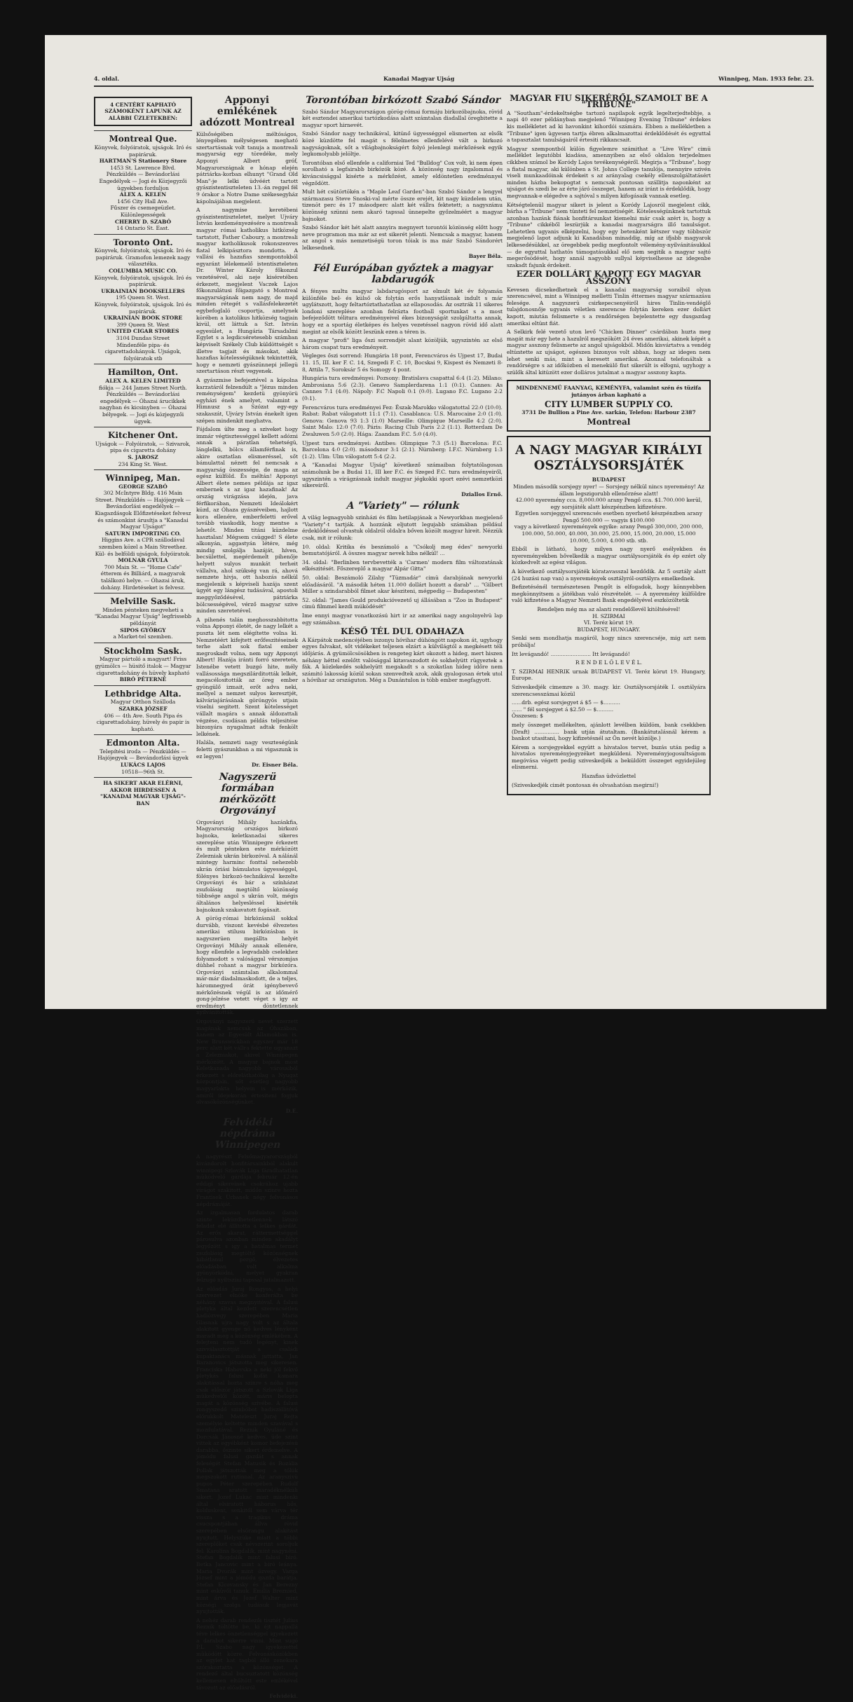4. oldal. Kanadai Magyar Ujság Winnipeg, Man. 1933 febr. 23.
4 CENTÉRT KAPHATÓ SZÁMOKÉNT LAPUNK AZ ALÁBBI ÜZLETEKBEN:
Montreal Que.
Könyvek, folyóiratok, ujságok. Iró és papiráruk.
HARTMAN'S Stationery Store
1453 St. Lawrence Blvd.
Pénzküldés — Bevándorlási Engedélyek — Jogi és Közjegyzői ügyekben forduljon
ALEX A. KELEN
1456 City Hall Ave.
Fűszer és csemegeüzlet. Különlegességek
CHERRY D. SZABÓ
14 Ontario St. East.
Toronto Ont.
Könyvek, folyóiratok, ujságok. Iró és papiráruk. Gramofon lemezek nagy választéka.
COLUMBIA MUSIC CO.
Könyvek, folyóiratok, ujságok. Iró és papiráruk.
UKRAINIAN BOOKSELLERS
195 Queen St. West.
Könyvek, folyóiratok, ujságok. Iró és papiráruk.
UKRAINIAN BOOK STORE
399 Queen St. West
UNITED CIGAR STORES
3104 Dundas Street
Mindenféle pipa- és cigarettadohányok. Ujságok, folyóiratok stb
Hamilton, Ont.
ALEX A. KELEN LIMITED
fiókja — 244 James Street North. Pénzküldés — Bevándorlási engedélyek — Óhazai árucikkek nagyban és kicsinyben — Óhazai bélyegek. — Jogi és közjegyzői ügyek.
Kitchener Ont.
Ujságok — Folyóiratok, — Szivarok, pipa és cigaretta dohány
S. JAROSZ
234 King St. West.
Winnipeg, Man.
GEORGE SZABÓ
302 McIntyre Bldg. 416 Main Street. Pénzküldés — Hajójegyek — Bevándorlási engedélyek — Kiagazdásgok Előfizetéseket felvesz és számonkint árusítja a "Kanadai Magyar Ujságot"
SATURN IMPORTING CO.
Higgins Ave. a CPR szállodával szemben közel a Main Streethez. Kül- és belföldi ujságok, folyóiratok.
MOLNAR GYULA
700 Main St. — "Home Cafe" étterem és Billiárd, a magyarok találkozó helye. — Óhazai áruk, dohány. Hirdetéseket is felvesz.
Melville Sask.
Minden pénteken megveheti a "Kanadai Magyar Ujság" legfrissebb példányát
SIPOS GYÖRGY
a Market-tel szemben.
Stockholm Sask.
Magyar pártoló a magyart! Friss gyümölcs — hüsitő italok — Magyar cigarettadohány és hüvely kapható
BIRÓ PÉTERNÉ
Lethbridge Alta.
Magyar Otthon Szálloda
SZARKA JÓZSEF
406 — 4th Ave. South Pipa és cigarettadohány, hüvely és papir is kapható.
Edmonton Alta.
Telepítési iroda — Pénzküldés — Hajójegyek — Bevándorlási ügyek
LUKÁCS LAJOS
10518—96th St.
HA SIKERT AKAR ELÉRNI, AKKOR HIRDESSEN A "KANADAI MAGYAR UJSÁG"-BAN
Apponyi emlékének adózott Montreal
Külsőségében méltóságos, lényegében mélységesen megható szertartásnak volt tanuja a montreali magyarság egy töredéke, mely Apponyi Albert gróf, Magyarországnak e hónap elején pátriárka-korban elhunyt "Grand Old Man"-je lelki üdvéért tartott gyászistentiszteleten 13.-án reggel fél 9 órakor a Notre Dame székesegyház kápolnájában megjelent.
A nagymise keretébeni gyászistentiszteletet, melyet Ujváry István kezdeményezésére a montreali magyar római katholikus hitközség tartatott, Father Caboury, a montreali magyar katholikusok rokonszenves fiatal lelkipásztora mondotta. A vallási és hazafias szempontokból egyaránt lélekemelő istentiszteleten Dr. Winter Károly főkonzul vezetésével, aki neje kiséretében érkezett, megjelent Vaczek Lajos főkonzulátusi főigazgató s Montreal magyarságának nem nagy, de majd minden rétegét s vallásfelekezetét egybefoglaló csoportja, amelynek körében a katolikus hitközség tagjain kivül, ott láttuk a Szt. István egyesület, a Hungária Társadalmi Egylet s a legdicséretesebb számban képviselt Székely Club küldöttségét s illetve tagjait és másokat, akik hazafias kötelességüknek tekintették, hogy e nemzeti gyászünnepi jellegü szertartáson részt vegyenek.
A gyászmise befejeztével a kápolna karzatáról felzendült a "Jézus minden reménységem" kezdetü gyönyörü egyházi ének amelyet, valamint a Himnusz s a Szózat egy-egy szakaszát, Ujváry István énekelt igen szépen mindenkit meghatva.
Fájdalom ülte meg a sziveket hogy immár végtisztességgel kellett adózni annak a páratlan tehetségü, lánglelkü, bölcs államférfinak is, akire osztatlan elismeréssel, sőt bámulattal nézett fel nemcsak a magyarság összessége, de maga az egész külföld. És méltán! Apponyi Albert élete nemes példája az igaz embernek s az igaz hazafinak! Az ország virágzása idején, java férfikorában, Nemzeti Ideálokért küzd, az Óhaza gyászéveiben, hajlott kora ellenére, emberfeletti erővel tovább viaskodik, hogy mentse a lehetőt. Minden titáni küzdelme hasztalan! Mégsem csügged! S élete alkonyán, aggastyán létére, még mindig szolgálja hazáját, híven, becsülettel, megérdemelt pihenője helyett sulyos munkát terheit vállalva, ahol szükség van rá, ahová nemzete hivja, ott habozás nélkül megjelenik s képviseli hazája szent ügyét egy lángész tudásával, apostoli meggyőződésével, pátriárka bölcsességével, vérző magyar szive minden szeretetével.
A pihenés talán meghosszabbitotta volna Apponyi életét, de nagy lelkét a puszta lét nem elégítette volna ki. Nemzetéért kifejtett erőfeszitéseinek terhe alatt sok fiatal ember megroskadt volna, nem ugy Apponyi Albert! Hazája iránti forró szeretete, Istenébe vetett buzgó hite, mély vallásossága megszilárditották lelkét, megacélositották az öreg ember gyöngülő izmait, erőt adva neki, mellyel a nemzet sulyos keresztjét, kálváriajárásának göröngyös utjain viselni segitett. Szent kötelességet vállalt magára s annak áldozattali végzése, csodásan példás teljesitése bizonyára nyugalmat adtak fenkölt lelkének.
Halála, nemzeti nagy veszteségünk feletti gyászunkban a mi vigaszunk is ez legyen!
Dr. Eisner Béla.
Nagyszerü formában mérközött Orgoványi
Orgoványi Mihály hazánkfia, Magyarország országos birkozó bajnoka, keletkanadai sikeres szereplése után Winnipegre érkezett és mult pénteken este mérközött Zelezniak ukrán birkozóval. A nálánál mintegy harminc fonttal nehezebb ukrán óriási bámulatos ügyességgel, fölényes birkozó-technikával kezelte Orgoványi és bár a színházat zsufolásig megtöltő közönség többsége angol s ukrán volt, mégis általános helyesléssel kisérték bajnokunk szakavatott fogásait.
A görög-római birkózásnál sokkal durvább, viszont kevésbé élvezetes amerikai stilusu birkózásban is nagyszerüen megállta helyét Orgoványi Mihály annak ellenére, hogy ellenfele a legvadabb cselekhez folyamodott s valósággal vérszomjas dühhel rohant a magyar birkózóra. Orgoványi számtalan alkalommal már-már diadalmaskodott, de a teljes, háromnegyed órát igénybevevő mérkőzésnek végül is az időmérő gong-jelzése vetett véget s igy az eredményt döntetlennek nyilvánitották.
Orgoványi nagyszerü nevet szerzett magának nemcsak az Óhazában, hanem az Egyesült Államokban is. New Brunswickban egyszer már 18 perc alatt két vállra fektette ugyanazt a Zelezniakot, akivel Winnipegen mérközött. A magyar bajnok most Keletkanada nagyobb városaiból érkezett s előreláthatólag a Nyugat központjain, sőt esetleg nagyobb magyarlakta helyein is mérközik, amiről idejekorán értesiteni fogjuk olvasóközönségünket.
D.E.
Felvidéki népdráma Winnipegen
A nagyrészt Felsőmagyarországból kivándorolt honfitársainkból alakult winnipegi Szlovák Liga fáradhatatlan müködvelő gárdája február 12-én eddigi sikereinek csokrához ujabb virágot szakitott, midőn szinre hozta Frantisek Urbanek négy felvonásos népdrámáját.
Az izgalmasan fordulatos darab szinte leküzdhetetlennek látszó feladat elé állította a lelkes gárdát. Az erős akarat, ráttermettséggel párosulva azonban minden akadályt legyőzött s igy a hatalmas termet zsufolásig megtöltő közönségnek hibátlanul pergő, élvezetes előadásban volt alkalma gyönyörködni, melyet gyakran felzugó nyiltszini tapssal jutalmazott.
Az előadás Juraj Rongyos, a helyi szervezet elnöke konferálta be néhány szavas megnyitóval. A falusi pletyka által kezdett szerencsétlen hadiözvegy szerepében Maria Glasnak ujra nagy volt s az általa alakitott gyenge nő kedves lényként maradt meg a közönség emlékében. A felejteni nem tudó legényt, kinek szivválasztottját a családi kupaktanács másnak juttatta, Jan Baranovics játszotta meg sikeresen. Franciska Hahovska a neki jól fekvő pletykás falusi kofát kamara alakitással hozta szinre s nóha meg csak először játszott a Szlovák Liga mükedvelői között, máris belopta magát a közönség szivébe. A falusi rongyszedő szinbóbot hadiszállitóvá előrukkolt Mateleszt Juraj Rejta személyie keltette minden szavával s mozdulatával. Reznik Gyuláné és Dorcsák Jánosné kedves, üde szint vittek az egyébként komor befejezésü darabba, őszinte sikert érdemelve. A jómódu falusi gazdát s annak feleségét Stefan Matusik és Rozália Pollak játszották meg a tőlük megszokott rutinnal. Az aranyszivü pupos Péter szerepében Rudolf Smatana aratott maradéknélküli sikert. Jozef Lukac mint mindenki által elsiratott háborus hős, kolduskent, senkitől sem várva tér vissza s a tragikus dráma csucspontjában állva rövid szerepében elsőrangu alakitást nyujtott. Helyszüke miatt a többi szereplőket csak névszerint soroljuk fel: Karolina Bogdalik, mint nagynéni. Stefan Bogdalik mint falusi biró. Betka Jancovic mint a biró leánya. Maria Dvorák mint özvegy. Varga József mint a jómódu gazda barátja. Stefan Klcovansky és Jan Berezny mint esküvői tanuk. Emilia Breznied, mint árva és Jozef Walter mint községi szolga tudásuk legjavát nyujtották.
A nehéz darab rendezői tisztét Julius Reznik töltötte be, ki éjt nappallá téve lelkes önzetlenséggel igyekezett a darabot sikerre vinni. Mint sugó P.L. Szabo nagy igyekezettel müködött közre. Felvonásközökben az egylet hat tagból álló zenekara szórakoztatta a közönséget. A rendező által bucsuztatott közönség kellemesen eltöltött este emlékével távozott az előadásról.
Felvidéki.
Torontóban birkózott Szabó Sándor
Szabó Sándor Magyarországon görög-római formáju birkozóbajnoka, rövid két esztendei amerikai tartózkodása alatt számtalan diadallal öregbitette a magyar sport hirnevét.
Szabó Sándor nagy technikával, kitünő ügyességgel elismerten az elsők közé küzdötte fel magát s félelmetes ellenfelévé vált a birkozó nagyságoknak, sőt a világbajnokságért folyó jelenlegi mérkőzések egyik legkomolyabb jelöltje.
Torontóban első ellenfele a californiai Ted "Bulldog" Cox volt, ki nem épen sorolható a legfairabb birkózók közé. A közönség nagy izgalommal és kiváncsisággal kisérte a mérkőzést, amely eldöntetlen eredménnyel végződött.
Mult hét csütörtökén a "Maple Leaf Garden"-ban Szabó Sándor a lengyel származasu Steve Snoski-val mérte össze erejét, kit nagy küzdelem után, tizenöt perc és 17 másodperc alatt két vállra fektetett; a nagyszámu közönség szünni nem akaró tapssal ünnepelte győzelméért a magyar bajnokot.
Szabó Sándor két hét alatt annyira megnyert torontói közönség előtt hogy neve programon ma már az est sikerét jelenti. Nemcsak a magyar, hanem az angol s más nemzetiségü toron tóiak is ma már Szabó Sándorért lelkesednek.
Bayer Béla.
Fél Európában győztek a magyar labdarugók
A fényes multu magyar labdarugósport az elmult két év folyamán különféle bel- és külső ok folytán erős hanyatlásnak indult s már ugylátszott, hogy feltartóztathatatlan az ellaposodás. Az osztrák 11 sikeres londoni szereplése azonban felrázta football sportunkat s a most befejeződött télitura eredményeivel ékes bizonyságát szolgáltatta annak, hogy ez a sportág életképes és helyes vezetéssel nagyon rövid idő alatt megint az elsők között leszünk ezen a téren is.
A magyar "profi" liga őszi sorrendjét alant közöljük, ugyszintén az első három csapat tura eredményeit.
Végleges őszi sorrend: Hungária 18 pont, Ferencváros és Ujpest 17, Budai 11. 15, III. ker F. C. 14, Szegedi F. C. 10, Bocskai 9, Kispest és Nemzeti 8-8, Attila 7, Soroksár 5 és Somogy 4 pont.
Hungária tura eredményei: Pozsony: Bratislava csapattal 6:4 (1:2). Milano: Ambrosiana 5:6 (2:3). Genevo Samplerdarena 1:1 (0:1). Cannes: As Cannes 7:1 (4:0). Nápoly: F.C Napoli 0:1 (0:0). Lugano F.C. Lugano 2:2 (0:1).
Ferencváros tura eredményei Fez: Észak-Marokko válogatottal 22:0 (10:0). Rabat: Rabat válogatott 11:1 (7:1). Casablanca: U.S. Marocaine 2:0 (1:0). Genova: Genova 93 1:3 (1:0) Marseille: Olimpique Marseille 4:2 (2:0). Saint Malo: 12:0 (7:0). Páris: Racing Club Paris 2:2 (1:1). Rotterdam De Zwaluwen 5:0 (2:0). Hága: Zaandam F.C. 5:0 (4:0).
Ujpest tura eredményei: Antibes: Olimpique 7:3 (5:1) Barcelona: F.C. Barcelona 4:0 (2:0). másodszor 3:1 (2:1). Nürnberg: I.F.C. Nürnberg 1:3 (1:2). Ulm: Ulm válogatott 5:4 (2:2.
A "Kanadai Magyar Ujság" következő számaiban folytatólagosan számolunk be a Budai 11, III ker F.C. és Szeged F.C. tura eredményeiről, ugyszintén a virágzásnak indult magyar jégkokki sport ezévi nemzetközi sikereiről.
Dziallos Ernő.
A "Variety" — rólunk
A világ legnagyobb szinházi és film hetilapjának a Newyorkban megjelenő "Variety"-t tartják. A hozzánk eljutott legujabb számában például érdeklődéssel olvastuk oldalról oldalra bőven közölt magyar hireit. Nézzük csak, mit ir rólunk:
10. oldal: Kritika és beszámoló a "Csókolj meg édes" newyorki bemutatójáról. A összes magyar nevek hiba nélkül! ...
34. oldal: "Berlinben tervbevették a 'Carmen' modern film változatának elkészitését. Főszereplő a magyar Alpár Gitta"
50. oldal: Beszámoló Zilahy "Tüzmadár" cimü darabjának newyorki előadásáról. "A második héten 11.000 dollárt hozott a darab" ... "Gilbert Miller a szindarabból filmet akar késziteni, mégpedig — Budapesten"
52. oldal: "James Gould produkcióvezető uj állásában a "Zoo in Budapest" cimü filmmel kezdi müködését"
Ime ennyi magyar vonatkozású hirt ir az amerikai nagy angolnyelvü lap egy számában.
KÉSŐ TÉL DUL ODAHAZA
A Kárpátok medencéjében iszonyu hóvihar dühöngött napokon át, ugyhogy egyes falvakat, sőt vidékeket teljesen elzárt a külvilágtól a megkésett téli időjárás. A gyümölcsösökben is rengeteg kárt okozott a hideg, mert hiszen néhány héttel ezelőtt valósággal kitavaszodott és sokhelyütt rügyeztek a fák. A közlekedés sokhelyütt megakadt s a szokatlan hideg időre nem számitó lakosság közül sokan szenvedtek azok, akik gyalogosan értek utol a hóvihar az országuton. Még a Dunántulon is több ember megfagyott.
MAGYAR FIU SIKERÉRŐL SZAMOLT BE A "TRIBUNE"
A "Southam"-érdekeltségbe tartozó napilapok egyik legelterjedtebbje, a napi 40 ezer példányban megjelenő "Winnipeg Evening Tribune" érdekes kis mellékletet ad ki havonkint kihordói számára. Ebben a mellékletben a "Tribune" igen ügyesen tartja ébren alkalmazottai érdeklődését és egyuttal a tapasztalat tanulságairól értesiti rikkancsait.
Magyar szempontból külön figyelemre számithat a "Live Wire" cimü melléklet legutóbbi kiadása, amennyiben az első oldalon terjedelmes cikkben számol be Koródy Lajos tevékenységéről. Megirja a "Tribune", hogy a fiatal magyar, aki különben a St. Johns College tanulója, mennyire szivén viseli munkaadóinak érdekeit s az arányalag csekély ellenszolgáltatásért minden házba bekopogtat s nemcsak pontosan szállitja naponként az ujságot és szedi be az érte járó összeget, hanem az iránt is érdeklődik, hogy megvannak-e elégedve a sajtóval s milyen kifogásaik vannak esetleg.
Kétségtelenül magyar sikert is jelent a Koródy Lajosról megjelent cikk, bárha a "Tribune" nem tünteti fel nemzetiségét. Kötelességünknek tartottuk azonban hazánk fiának honfitársunkat kiemelni már csak azért is, hogy a "Tribune" cikkéből leszürjük a kanadai magyarságra illő tanulságot. Lehetetlen ugyanis elképzelni, hogy egy betenként kétszer vagy többször megjelenő lapot adjunk ki Kanadában minaddig, míg az ifjabb magyarok lelkesedésükkel, az öregebbek pedig megfontolt vélemény-nyilvánitásukkal — de egyuttal hathatós támogatásukkal elő nem segitik a magyar sajtó megerősödését, hogy annál nagyobb sullyal képviselhesse az idegenbe szakadt fajunk érdekeit.
EZER DOLLÁRT KAPOTT EGY MAGYAR ASSZONY
Kevesen dicsekedhetnek el a kanadai magyarság soraiból olyan szerencsével, mint a Winnipeg melletti Tinlin éttermes magyar származásu felesége. A nagyszerü csirkepecsenyéiről hires Tinlin-vendéglő tulajdonosnője ugyanis véletlen szerencse folytán kereken ezer dollárt kapott, miután felismerte s a rendőrségen bejelentette egy dusgazdag amerikai eltünt fiát.
A Selkirk felé vezető uton levő "Chicken Dinner" csárdában huzta meg magát már egy hete a hazulról megszökött 24 éves amerikai, akinek képét a magyar asszony felismerte az angol ujságokból. Midőn kisvártatva a vendég eltüntette az ujságot, egészen bizonyos volt abban, hogy az idegen nem lehet senki más, mint a keresett amerikai. Azonnal telefonáltak a rendőrségre s az időközben el menekülő fiut sikerült is elfogni, ugyhogy a szülők által kitüzött ezer dolláros jutalmat a magyar asszony kapta.
MINDENNEMÜ FAANYAG, KEMÉNYFA, valamint szén és tüzifa jutányos árban kapható a
CITY LUMBER SUPPLY CO.
3731 De Bullion a Pine Ave. sarkán, Telefon: Harbour 2387
Montreal
A NAGY MAGYAR KIRÁLYI OSZTÁLYSORSJÁTÉK
BUDAPEST
Minden második sorsjegy nyer! — Sorsjegy nélkül nincs nyeremény! Az állam legszigorubb ellenőrzése alatt!
42.000 nyeremény cca. 8,000.000 arany Pengő cca. $1.700.000 kerül, egy sorsjáték alatt készpénzben kifizetésre.
Egyetlen sorsjeggyel szerencsés esetben nyerhető készpénzben arany Pengő 500.000 — vagyis $100.000
vagy a következő nyeremények egyike: arany Pengő 300,000, 200 000, 100.000, 50.000, 40.000, 30.000, 25.000, 15.000, 20.000, 15.000 10.000, 5.000, 4.000 stb. stb.
Ebből is látható, hogy milyen nagy nyerő esélyekben és nyereményekben bővelkedik a magyar osztálysorsjáték és ép ezért oly közkedvelt az egész világon.
A következő osztálysorsjáték köratavasszal kezdődik. Az 5 osztály alatt (24 huzási nap van) a nyeremények osztályról-osztályra emelkednek.
Befizetésénél természetesen Pengőt is elfogadok, hogy könnyebben megkönnyitsem a játékban való részvételét. — A nyeremény külföldre való kifizetése a Magyar Nemzeti Bank engedélyével eszközöltetik
Rendeljen még ma az alanti rendelőlevél kitöltésével!
H. SZIRMAI
VI. Teréz körut 19.
BUDAPEST, HUNGARY.
Senki sem mondhatja magáról, hogy nincs szerencséje, mig azt nem próbálja!
Itt levágandó! ........................ Itt levágandó!
R E N D E L Ő L E V É L.
T. SZIRMAI HENRIK urnak BUDAPEST VI. Teréz körut 19. Hungary, Europe.
Sziveskedjék cimemre a 30. magy. kir. Osztálysorsjáték I. osztályára szerencsesszámai közül
......drb. egész sorsjegyet á $5 — $..........
...... " fél sorsjegyet á $2.50 — $..........
Összesen: $
mely összeget mellékelten, ajánlott levélben küldöm, bank csekkben (Draft) ............... bank utján átutaltam. (Bankátutalásnál kérem a bankot utasitani, hogy kifizetésnél az Ön nevét közölje.)
Kérem a sorsjegyekkel együtt a hivatalos tervet, buzás után pedig a hivatalos nyereményjegyzéket megküldeni. Nyereményjogosultságom megóvása végett pedig sziveskedjék a beküldött összeget egyidejüleg elismerni.
Hazafias üdvözlettel
(Sziveskedjék cimét pontosan és olvashatóan megirni!)